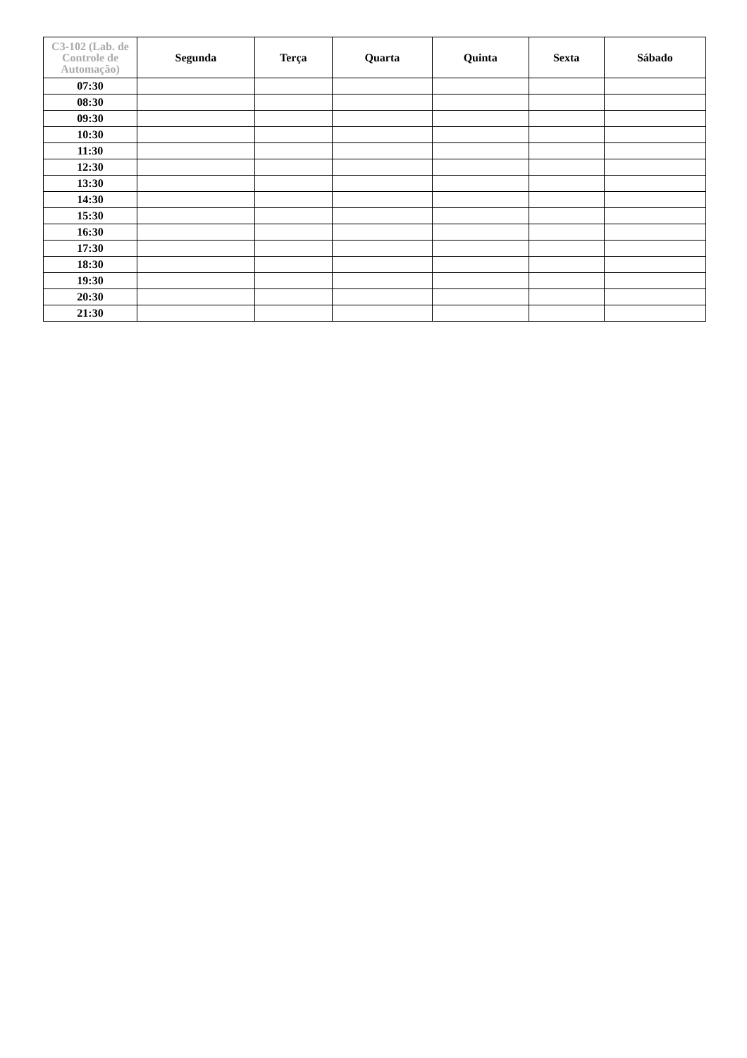| C3-102 (Lab. de Controle de Automação) | Segunda | Terça | Quarta | Quinta | Sexta | Sábado |
| --- | --- | --- | --- | --- | --- | --- |
| 07:30 | | | | | | |
| 08:30 | | | | | | |
| 09:30 | | | | | | |
| 10:30 | | | | | | |
| 11:30 | | | | | | |
| 12:30 | | | | | | |
| 13:30 | | | | | | |
| 14:30 | | | | | | |
| 15:30 | | | | | | |
| 16:30 | | | | | | |
| 17:30 | | | | | | |
| 18:30 | | | | | | |
| 19:30 | | | | | | |
| 20:30 | | | | | | |
| 21:30 | | | | | | |